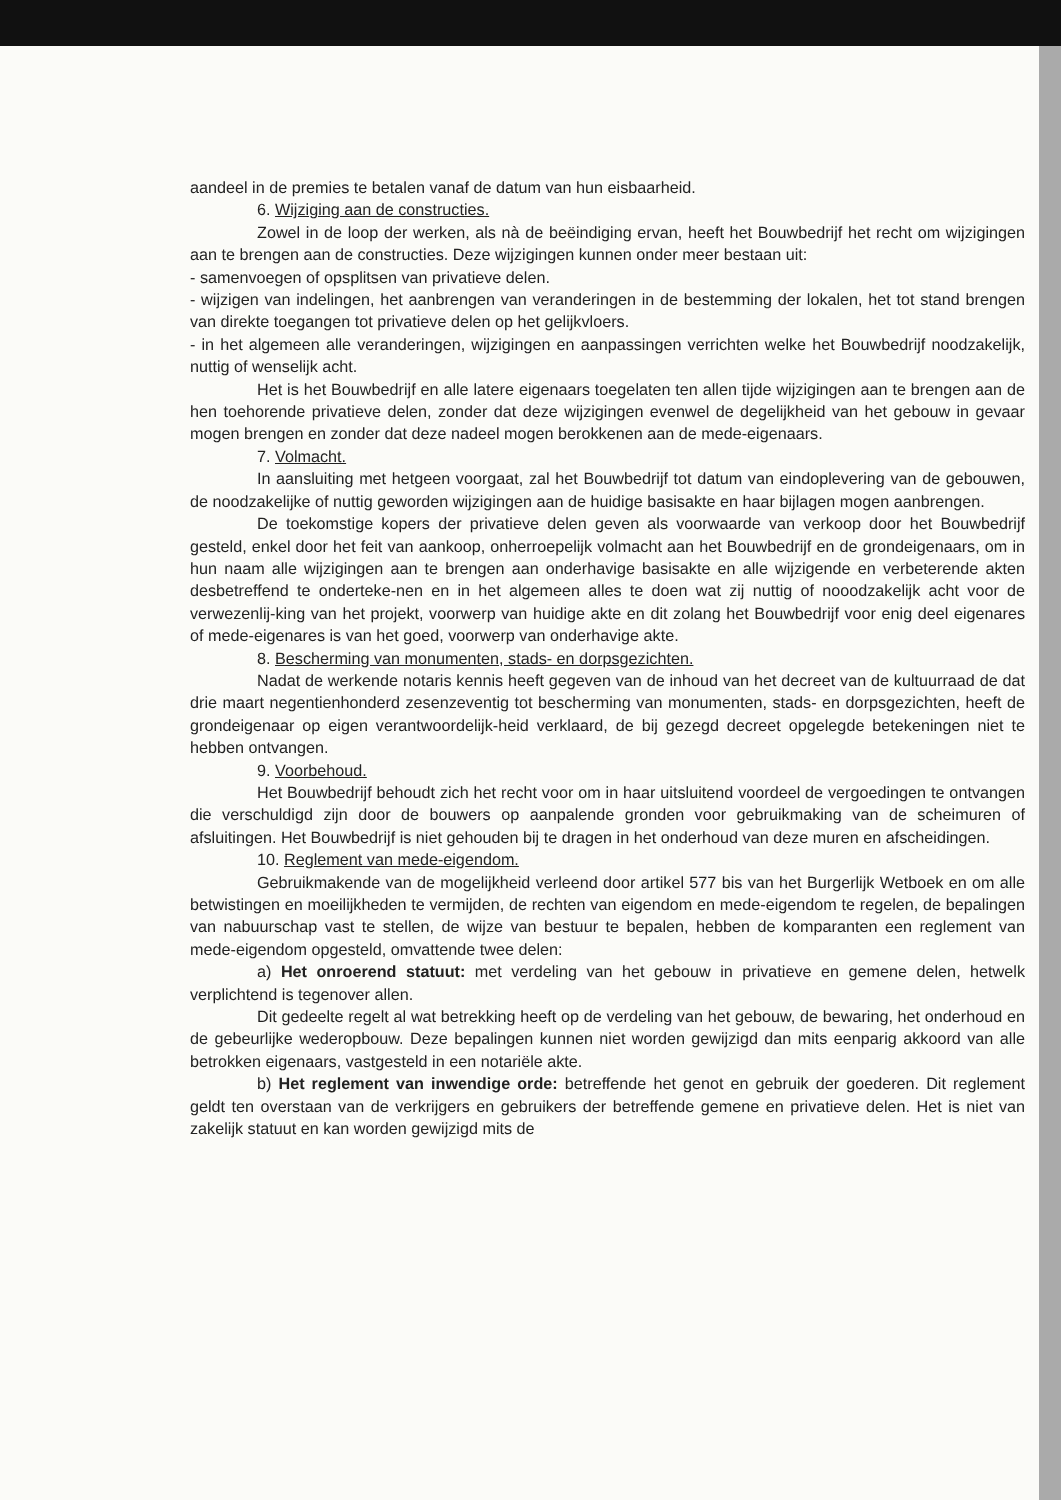aandeel in de premies te betalen vanaf de datum van hun eisbaarheid.
6. Wijziging aan de constructies.
Zowel in de loop der werken, als nà de beëindiging ervan, heeft het Bouwbedrijf het recht om wijzigingen aan te brengen aan de constructies. Deze wijzigingen kunnen onder meer bestaan uit:
- samenvoegen of opsplitsen van privatieve delen.
- wijzigen van indelingen, het aanbrengen van veranderingen in de bestemming der lokalen, het tot stand brengen van direkte toegangen tot privatieve delen op het gelijkvloers.
- in het algemeen alle veranderingen, wijzigingen en aanpassingen verrichten welke het Bouwbedrijf noodzakelijk, nuttig of wenselijk acht.
Het is het Bouwbedrijf en alle latere eigenaars toegelaten ten allen tijde wijzigingen aan te brengen aan de hen toehorende privatieve delen, zonder dat deze wijzigingen evenwel de degelijkheid van het gebouw in gevaar mogen brengen en zonder dat deze nadeel mogen berokkenen aan de mede-eigenaars.
7. Volmacht.
In aansluiting met hetgeen voorgaat, zal het Bouwbedrijf tot datum van eindoplevering van de gebouwen, de noodzakelijke of nuttig geworden wijzigingen aan de huidige basisakte en haar bijlagen mogen aanbrengen.
De toekomstige kopers der privatieve delen geven als voorwaarde van verkoop door het Bouwbedrijf gesteld, enkel door het feit van aankoop, onherroepelijk volmacht aan het Bouwbedrijf en de grondeigenaars, om in hun naam alle wijzigingen aan te brengen aan onderhavige basisakte en alle wijzigende en verbeterende akten desbetreffend te onderteke-nen en in het algemeen alles te doen wat zij nuttig of nooodzakelijk acht voor de verwezenlij-king van het projekt, voorwerp van huidige akte en dit zolang het Bouwbedrijf voor enig deel eigenares of mede-eigenares is van het goed, voorwerp van onderhavige akte.
8. Bescherming van monumenten, stads- en dorpsgezichten.
Nadat de werkende notaris kennis heeft gegeven van de inhoud van het decreet van de kultuurraad de dat drie maart negentienhonderd zesenzeventig tot bescherming van monumenten, stads- en dorpsgezichten, heeft de grondeigenaar op eigen verantwoordelijk-heid verklaard, de bij gezegd decreet opgelegde betekeningen niet te hebben ontvangen.
9. Voorbehoud.
Het Bouwbedrijf behoudt zich het recht voor om in haar uitsluitend voordeel de vergoedingen te ontvangen die verschuldigd zijn door de bouwers op aanpalende gronden voor gebruikmaking van de scheimuren of afsluitingen. Het Bouwbedrijf is niet gehouden bij te dragen in het onderhoud van deze muren en afscheidingen.
10. Reglement van mede-eigendom.
Gebruikmakende van de mogelijkheid verleend door artikel 577 bis van het Burgerlijk Wetboek en om alle betwistingen en moeilijkheden te vermijden, de rechten van eigendom en mede-eigendom te regelen, de bepalingen van nabuurschap vast te stellen, de wijze van bestuur te bepalen, hebben de komparanten een reglement van mede-eigendom opgesteld, omvattende twee delen:
a) Het onroerend statuut: met verdeling van het gebouw in privatieve en gemene delen, hetwelk verplichtend is tegenover allen.
Dit gedeelte regelt al wat betrekking heeft op de verdeling van het gebouw, de bewaring, het onderhoud en de gebeurlijke wederopbouw. Deze bepalingen kunnen niet worden gewijzigd dan mits eenparig akkoord van alle betrokken eigenaars, vastgesteld in een notariële akte.
b) Het reglement van inwendige orde: betreffende het genot en gebruik der goederen. Dit reglement geldt ten overstaan van de verkrijgers en gebruikers der betreffende gemene en privatieve delen. Het is niet van zakelijk statuut en kan worden gewijzigd mits de